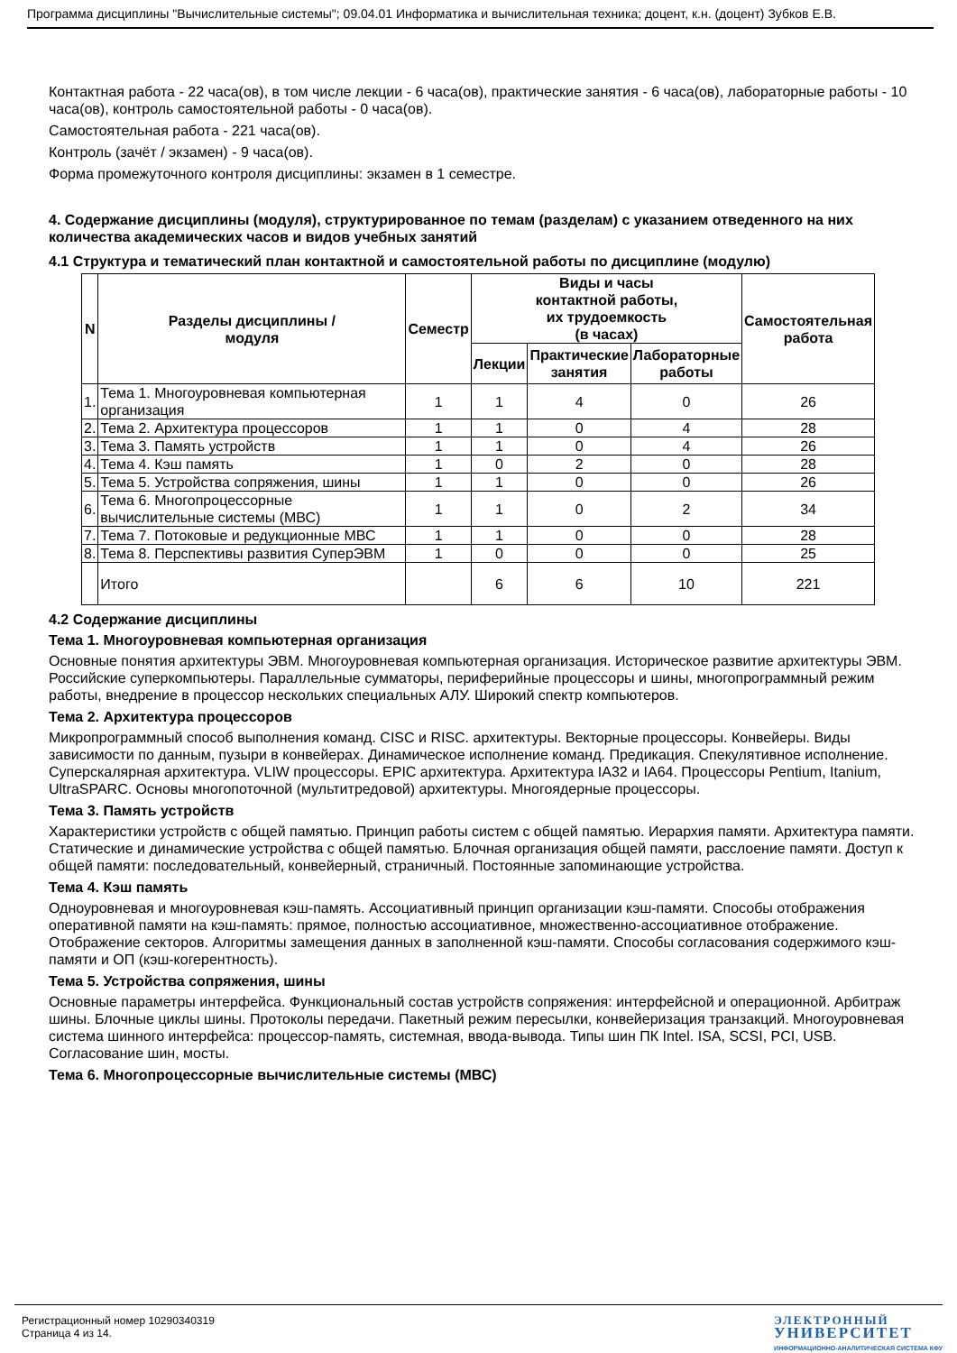Программа дисциплины "Вычислительные системы"; 09.04.01 Информатика и вычислительная техника; доцент, к.н. (доцент) Зубков Е.В.
Контактная работа - 22 часа(ов), в том числе лекции - 6 часа(ов), практические занятия - 6 часа(ов), лабораторные работы - 10 часа(ов), контроль самостоятельной работы - 0 часа(ов).
Самостоятельная работа - 221 часа(ов).
Контроль (зачёт / экзамен) - 9 часа(ов).
Форма промежуточного контроля дисциплины: экзамен в 1 семестре.
4. Содержание дисциплины (модуля), структурированное по темам (разделам) с указанием отведенного на них количества академических часов и видов учебных занятий
4.1 Структура и тематический план контактной и самостоятельной работы по дисциплине (модулю)
| N | Разделы дисциплины / модуля | Семестр | Виды и часы контактной работы, их трудоемкость (в часах) | | | Самостоятельная работа |
| --- | --- | --- | --- | --- | --- | --- |
| | | | Лекции | Практические занятия | Лабораторные работы | |
| 1. | Тема 1. Многоуровневая компьютерная организация | 1 | 1 | 4 | 0 | 26 |
| 2. | Тема 2. Архитектура процессоров | 1 | 1 | 0 | 4 | 28 |
| 3. | Тема 3. Память устройств | 1 | 1 | 0 | 4 | 26 |
| 4. | Тема 4. Кэш память | 1 | 0 | 2 | 0 | 28 |
| 5. | Тема 5. Устройства сопряжения, шины | 1 | 1 | 0 | 0 | 26 |
| 6. | Тема 6. Многопроцессорные вычислительные системы (МВС) | 1 | 1 | 0 | 2 | 34 |
| 7. | Тема 7. Потоковые и редукционные МВС | 1 | 1 | 0 | 0 | 28 |
| 8. | Тема 8. Перспективы развития СуперЭВМ | 1 | 0 | 0 | 0 | 25 |
| | Итого | | 6 | 6 | 10 | 221 |
4.2 Содержание дисциплины
Тема 1. Многоуровневая компьютерная организация
Основные понятия архитектуры ЭВМ. Многоуровневая компьютерная организация. Историческое развитие архитектуры ЭВМ. Российские суперкомпьютеры. Параллельные сумматоры, периферийные процессоры и шины, многопрограммный режим работы, внедрение в процессор нескольких специальных АЛУ. Широкий спектр компьютеров.
Тема 2. Архитектура процессоров
Микропрограммный способ выполнения команд. CISC и RISC. архитектуры. Векторные процессоры. Конвейеры. Виды зависимости по данным, пузыри в конвейерах. Динамическое исполнение команд. Предикация. Спекулятивное исполнение. Суперскалярная архитектура. VLIW процессоры. EPIC архитектура. Архитектура IA32 и IA64. Процессоры Pentium, Itanium, UltraSPARC. Основы многопоточной (мультитредовой) архитектуры. Многоядерные процессоры.
Тема 3. Память устройств
Характеристики устройств с общей памятью. Принцип работы систем с общей памятью. Иерархия памяти. Архитектура памяти. Статические и динамические устройства с общей памятью. Блочная организация общей памяти, расслоение памяти. Доступ к общей памяти: последовательный, конвейерный, страничный. Постоянные запоминающие устройства.
Тема 4. Кэш память
Одноуровневая и многоуровневая кэш-память. Ассоциативный принцип организации кэш-памяти. Способы отображения оперативной памяти на кэш-память: прямое, полностью ассоциативное, множественно-ассоциативное отображение. Отображение секторов. Алгоритмы замещения данных в заполненной кэш-памяти. Способы согласования содержимого кэш-памяти и ОП (кэш-когерентность).
Тема 5. Устройства сопряжения, шины
Основные параметры интерфейса. Функциональный состав устройств сопряжения: интерфейсной и операционной. Арбитраж шины. Блочные циклы шины. Протоколы передачи. Пакетный режим пересылки, конвейеризация транзакций. Многоуровневая система шинного интерфейса: процессор-память, системная, ввода-вывода. Типы шин ПК Intel. ISA, SCSI, PCI, USB. Согласование шин, мосты.
Тема 6. Многопроцессорные вычислительные системы (МВС)
Регистрационный номер 10290340319
Страница 4 из 14.
ЭЛЕКТРОННЫЙ
УНИВЕРСИТЕТ
ИНФОРМАЦИОННО-АНАЛИТИЧЕСКАЯ СИСТЕМА КФУ